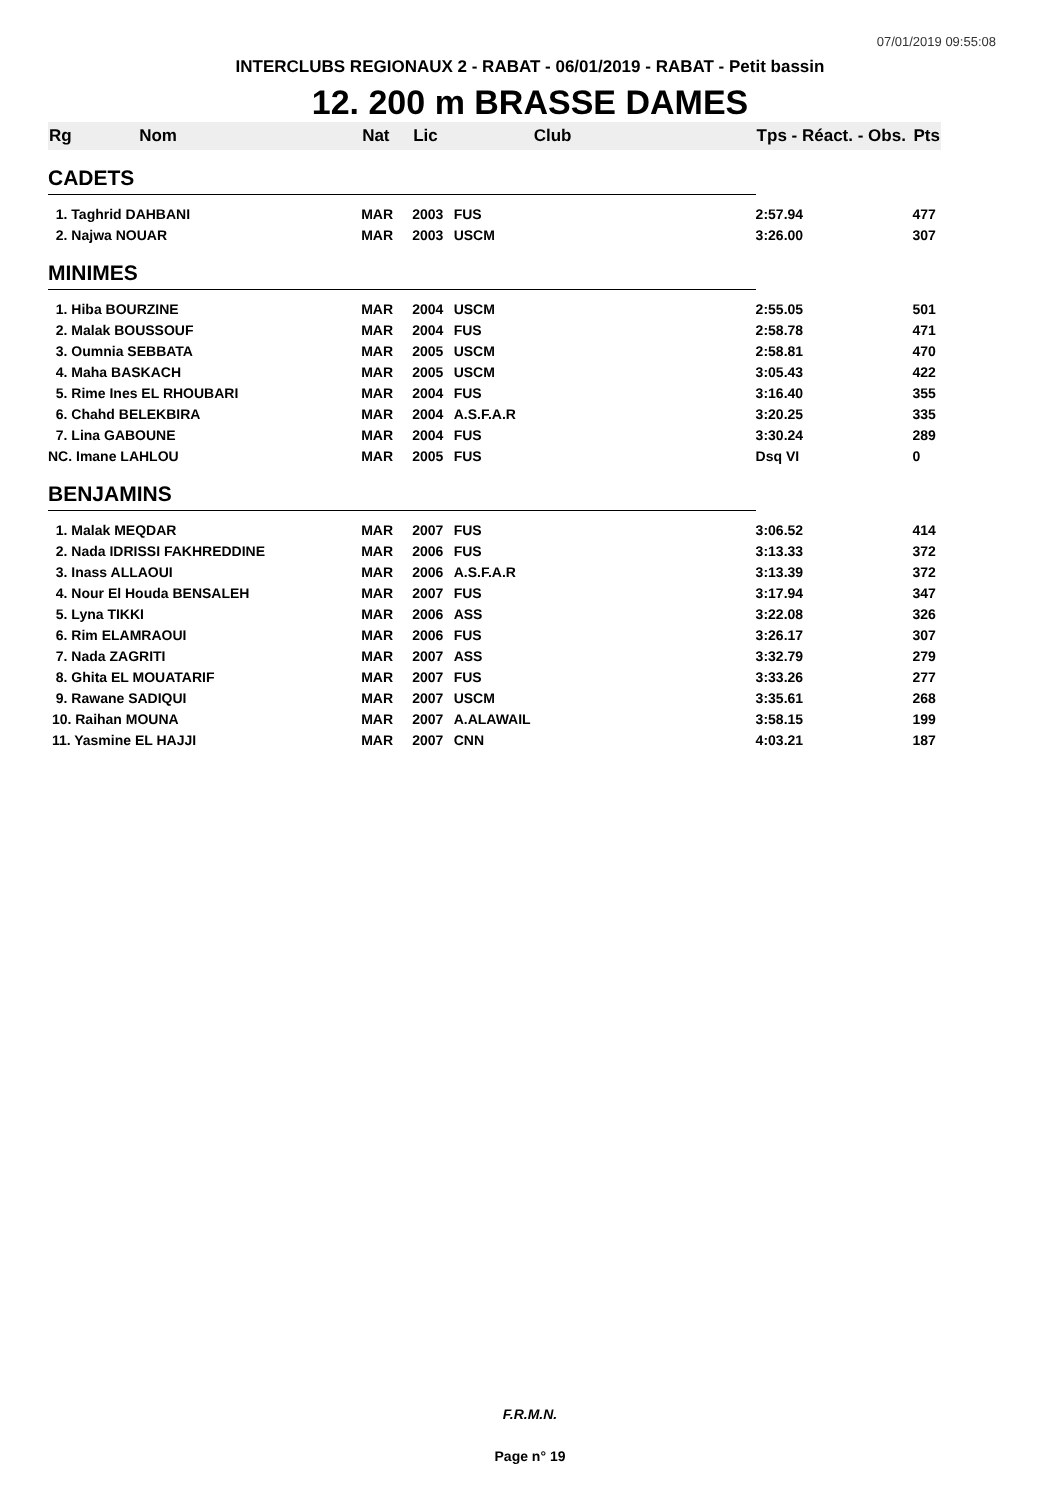07/01/2019 09:55:08
INTERCLUBS REGIONAUX 2 - RABAT - 06/01/2019 - RABAT - Petit bassin
12. 200 m BRASSE DAMES
| Rg | Nom | Nat | Lic | Club | Tps - Réact. - Obs. | Pts |
| --- | --- | --- | --- | --- | --- | --- |
| CADETS | | | | | | |
| 1. Taghrid DAHBANI | | MAR | 2003 | FUS | 2:57.94 | 477 |
| 2. Najwa NOUAR | | MAR | 2003 | USCM | 3:26.00 | 307 |
| MINIMES | | | | | | |
| 1. Hiba BOURZINE | | MAR | 2004 | USCM | 2:55.05 | 501 |
| 2. Malak BOUSSOUF | | MAR | 2004 | FUS | 2:58.78 | 471 |
| 3. Oumnia SEBBATA | | MAR | 2005 | USCM | 2:58.81 | 470 |
| 4. Maha BASKACH | | MAR | 2005 | USCM | 3:05.43 | 422 |
| 5. Rime Ines EL RHOUBARI | | MAR | 2004 | FUS | 3:16.40 | 355 |
| 6. Chahd BELEKBIRA | | MAR | 2004 | A.S.F.A.R | 3:20.25 | 335 |
| 7. Lina GABOUNE | | MAR | 2004 | FUS | 3:30.24 | 289 |
| NC. Imane LAHLOU | | MAR | 2005 | FUS | Dsq VI | 0 |
| BENJAMINS | | | | | | |
| 1. Malak MEQDAR | | MAR | 2007 | FUS | 3:06.52 | 414 |
| 2. Nada IDRISSI FAKHREDDINE | | MAR | 2006 | FUS | 3:13.33 | 372 |
| 3. Inass ALLAOUI | | MAR | 2006 | A.S.F.A.R | 3:13.39 | 372 |
| 4. Nour El Houda BENSALEH | | MAR | 2007 | FUS | 3:17.94 | 347 |
| 5. Lyna TIKKI | | MAR | 2006 | ASS | 3:22.08 | 326 |
| 6. Rim ELAMRAOUI | | MAR | 2006 | FUS | 3:26.17 | 307 |
| 7. Nada ZAGRITI | | MAR | 2007 | ASS | 3:32.79 | 279 |
| 8. Ghita EL MOUATARIF | | MAR | 2007 | FUS | 3:33.26 | 277 |
| 9. Rawane SADIQUI | | MAR | 2007 | USCM | 3:35.61 | 268 |
| 10. Raihan MOUNA | | MAR | 2007 | A.ALAWAIL | 3:58.15 | 199 |
| 11. Yasmine EL HAJJI | | MAR | 2007 | CNN | 4:03.21 | 187 |
F.R.M.N.
Page n° 19